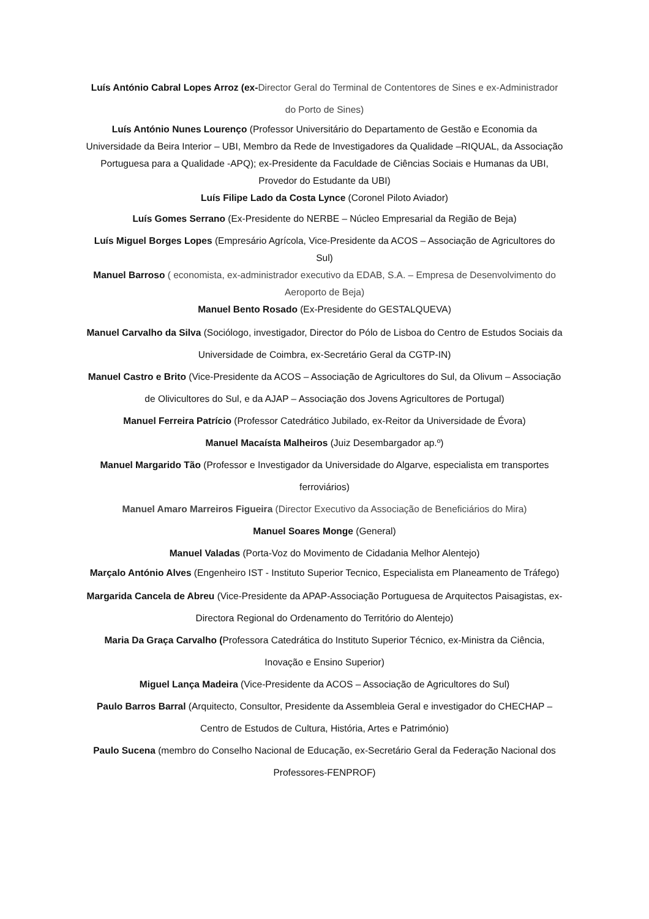Luís António Cabral Lopes Arroz (ex-Director Geral do Terminal de Contentores de Sines e ex-Administrador do Porto de Sines)
Luís António Nunes Lourenço (Professor Universitário do Departamento de Gestão e Economia da Universidade da Beira Interior – UBI, Membro da Rede de Investigadores da Qualidade –RIQUAL, da Associação Portuguesa para a Qualidade -APQ); ex-Presidente da Faculdade de Ciências Sociais e Humanas da UBI, Provedor do Estudante da UBI)
Luís Filipe Lado da Costa Lynce (Coronel Piloto Aviador)
Luís Gomes Serrano (Ex-Presidente do NERBE – Núcleo Empresarial da Região de Beja)
Luís Miguel Borges Lopes (Empresário Agrícola, Vice-Presidente da ACOS – Associação de Agricultores do Sul)
Manuel Barroso ( economista, ex-administrador executivo da EDAB, S.A. – Empresa de Desenvolvimento do Aeroporto de Beja)
Manuel Bento Rosado (Ex-Presidente do GESTALQUEVA)
Manuel Carvalho da Silva (Sociólogo, investigador, Director do Pólo de Lisboa do Centro de Estudos Sociais da Universidade de Coimbra, ex-Secretário Geral da CGTP-IN)
Manuel Castro e Brito (Vice-Presidente da ACOS – Associação de Agricultores do Sul, da Olivum – Associação de Olivicultores do Sul, e da AJAP – Associação dos Jovens Agricultores de Portugal)
Manuel Ferreira Patrício (Professor Catedrático Jubilado, ex-Reitor da Universidade de Évora)
Manuel Macaísta Malheiros (Juiz Desembargador ap.º)
Manuel Margarido Tão (Professor e Investigador da Universidade do Algarve, especialista em transportes ferroviários)
Manuel Amaro Marreiros Figueira (Director Executivo da Associação de Beneficiários do Mira)
Manuel Soares Monge (General)
Manuel Valadas (Porta-Voz do Movimento de Cidadania Melhor Alentejo)
Marçalo António Alves (Engenheiro IST - Instituto Superior Tecnico, Especialista em Planeamento de Tráfego)
Margarida Cancela de Abreu (Vice-Presidente da APAP-Associação Portuguesa de Arquitectos Paisagistas, ex-Directora Regional do Ordenamento do Território do Alentejo)
Maria Da Graça Carvalho (Professora Catedrática do Instituto Superior Técnico, ex-Ministra da Ciência, Inovação e Ensino Superior)
Miguel Lança Madeira (Vice-Presidente da ACOS – Associação de Agricultores do Sul)
Paulo Barros Barral (Arquitecto, Consultor, Presidente da Assembleia Geral e investigador do CHECHAP – Centro de Estudos de Cultura, História, Artes e Património)
Paulo Sucena (membro do Conselho Nacional de Educação, ex-Secretário Geral da Federação Nacional dos Professores-FENPROF)